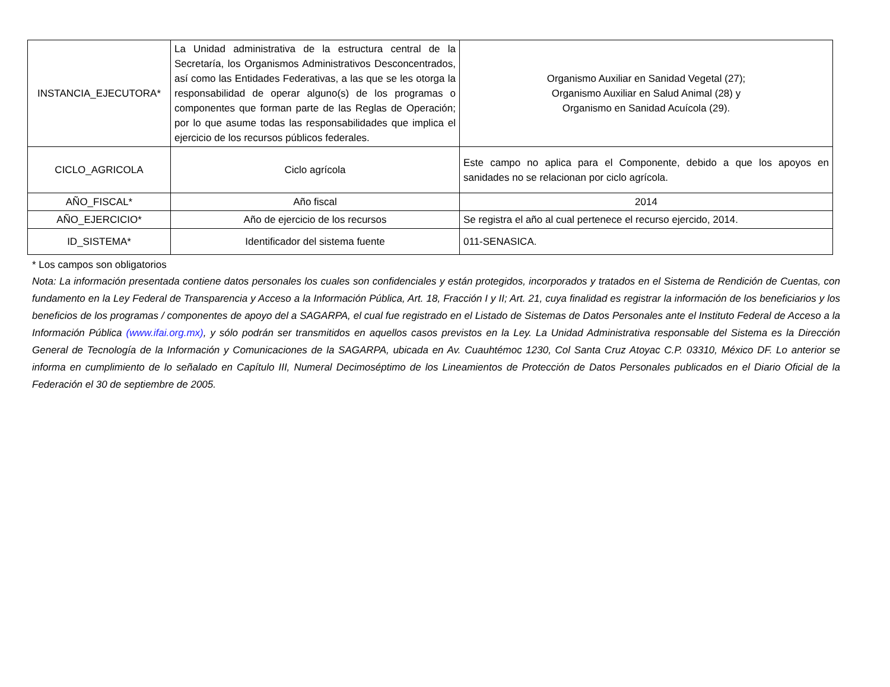| INSTANCIA_EJECUTORA* | La Unidad administrativa de la estructura central de la Secretaría, los Organismos Administrativos Desconcentrados, así como las Entidades Federativas, a las que se les otorga la responsabilidad de operar alguno(s) de los programas o componentes que forman parte de las Reglas de Operación; por lo que asume todas las responsabilidades que implica el ejercicio de los recursos públicos federales. | Organismo Auxiliar en Sanidad Vegetal (27); Organismo Auxiliar en Salud Animal (28) y Organismo en Sanidad Acuícola (29). |
| CICLO_AGRICOLA | Ciclo agrícola | Este campo no aplica para el Componente, debido a que los apoyos en sanidades no se relacionan por ciclo agrícola. |
| AÑO_FISCAL* | Año fiscal | 2014 |
| AÑO_EJERCICIO* | Año de ejercicio de los recursos | Se registra el año al cual pertenece el recurso ejercido, 2014. |
| ID_SISTEMA* | Identificador del sistema fuente | 011-SENASICA. |
* Los campos son obligatorios
Nota: La información presentada contiene datos personales los cuales son confidenciales y están protegidos, incorporados y tratados en el Sistema de Rendición de Cuentas, con fundamento en la Ley Federal de Transparencia y Acceso a la Información Pública, Art. 18, Fracción I y II; Art. 21, cuya finalidad es registrar la información de los beneficiarios y los beneficios de los programas / componentes de apoyo del a SAGARPA, el cual fue registrado en el Listado de Sistemas de Datos Personales ante el Instituto Federal de Acceso a la Información Pública (www.ifai.org.mx), y sólo podrán ser transmitidos en aquellos casos previstos en la Ley. La Unidad Administrativa responsable del Sistema es la Dirección General de Tecnología de la Información y Comunicaciones de la SAGARPA, ubicada en Av. Cuauhtémoc 1230, Col Santa Cruz Atoyac C.P. 03310, México DF. Lo anterior se informa en cumplimiento de lo señalado en Capítulo III, Numeral Decimoséptimo de los Lineamientos de Protección de Datos Personales publicados en el Diario Oficial de la Federación el 30 de septiembre de 2005.